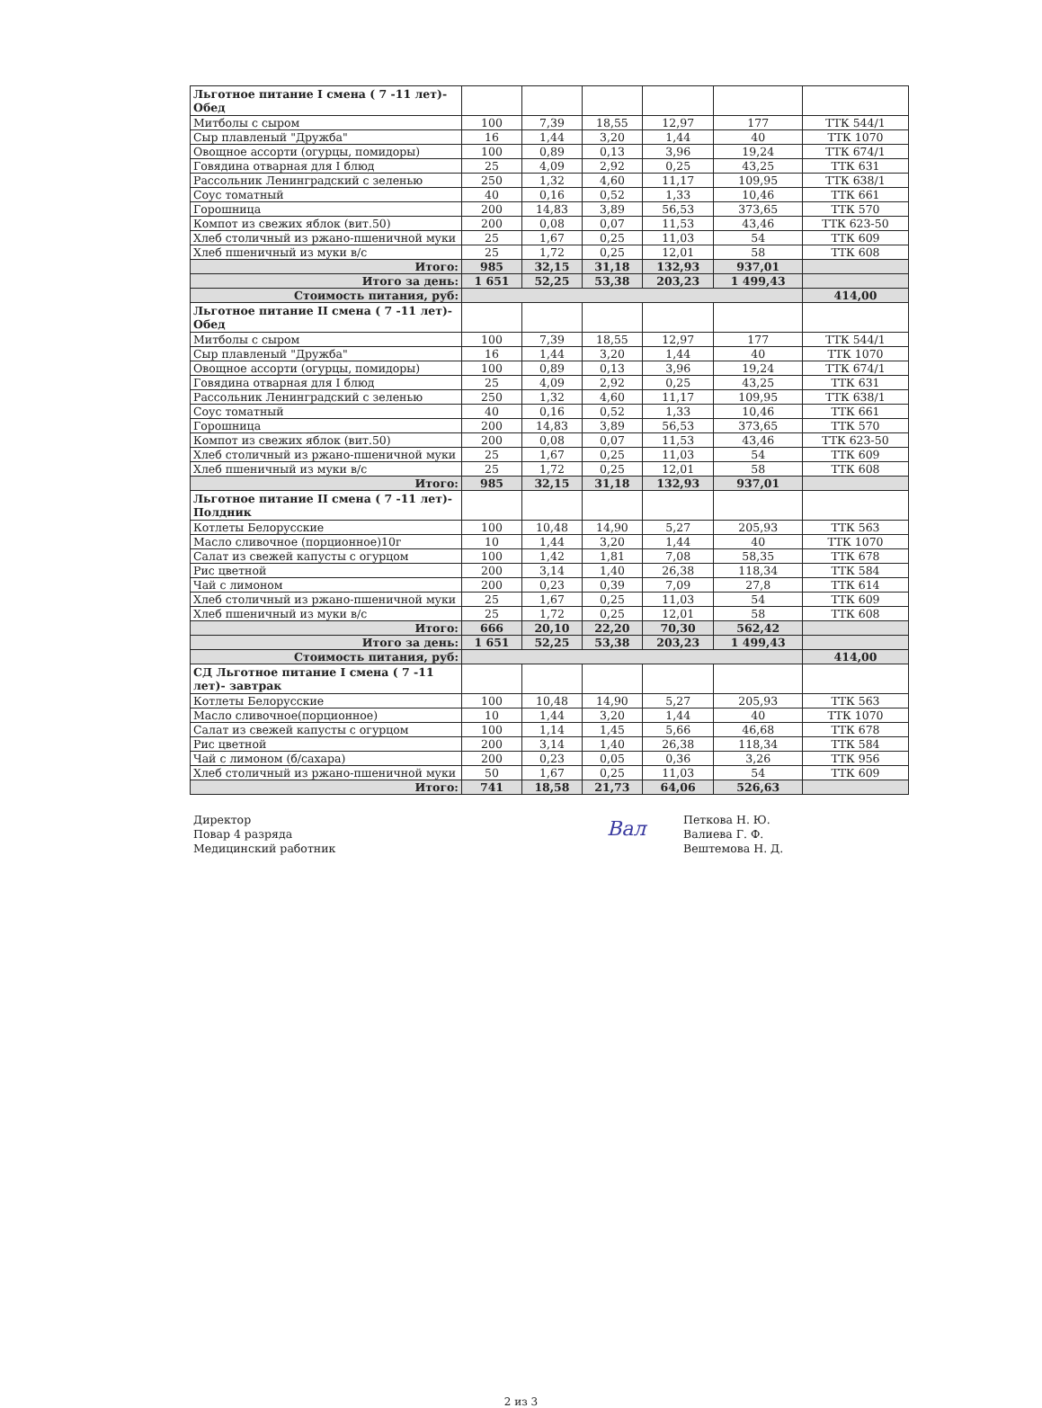| Льготное питание I смена ( 7 -11 лет)- Обед | | | | | | |
| Митболы с сыром | 100 | 7,39 | 18,55 | 12,97 | 177 | ТТК 544/1 |
| Сыр плавленый "Дружба" | 16 | 1,44 | 3,20 | 1,44 | 40 | ТТК 1070 |
| Овощное ассорти (огурцы, помидоры) | 100 | 0,89 | 0,13 | 3,96 | 19,24 | ТТК 674/1 |
| Говядина отварная для I блюд | 25 | 4,09 | 2,92 | 0,25 | 43,25 | ТТК 631 |
| Рассольник Ленинградский с зеленью | 250 | 1,32 | 4,60 | 11,17 | 109,95 | ТТК 638/1 |
| Соус томатный | 40 | 0,16 | 0,52 | 1,33 | 10,46 | ТТК 661 |
| Горошница | 200 | 14,83 | 3,89 | 56,53 | 373,65 | ТТК 570 |
| Компот из свежих яблок (вит.50) | 200 | 0,08 | 0,07 | 11,53 | 43,46 | ТТК 623-50 |
| Хлеб столичный из ржано-пшеничной муки | 25 | 1,67 | 0,25 | 11,03 | 54 | ТТК 609 |
| Хлеб пшеничный из муки в/с | 25 | 1,72 | 0,25 | 12,01 | 58 | ТТК 608 |
| Итого: | 985 | 32,15 | 31,18 | 132,93 | 937,01 | |
| Итого за день: | 1 651 | 52,25 | 53,38 | 203,23 | 1 499,43 | |
| Стоимость питания, руб: | | | | | | 414,00 |
| Льготное питание II смена ( 7 -11 лет)- Обед | | | | | | |
| Митболы с сыром | 100 | 7,39 | 18,55 | 12,97 | 177 | ТТК 544/1 |
| Сыр плавленый "Дружба" | 16 | 1,44 | 3,20 | 1,44 | 40 | ТТК 1070 |
| Овощное ассорти (огурцы, помидоры) | 100 | 0,89 | 0,13 | 3,96 | 19,24 | ТТК 674/1 |
| Говядина отварная для I блюд | 25 | 4,09 | 2,92 | 0,25 | 43,25 | ТТК 631 |
| Рассольник Ленинградский с зеленью | 250 | 1,32 | 4,60 | 11,17 | 109,95 | ТТК 638/1 |
| Соус томатный | 40 | 0,16 | 0,52 | 1,33 | 10,46 | ТТК 661 |
| Горошница | 200 | 14,83 | 3,89 | 56,53 | 373,65 | ТТК 570 |
| Компот из свежих яблок (вит.50) | 200 | 0,08 | 0,07 | 11,53 | 43,46 | ТТК 623-50 |
| Хлеб столичный из ржано-пшеничной муки | 25 | 1,67 | 0,25 | 11,03 | 54 | ТТК 609 |
| Хлеб пшеничный из муки в/с | 25 | 1,72 | 0,25 | 12,01 | 58 | ТТК 608 |
| Итого: | 985 | 32,15 | 31,18 | 132,93 | 937,01 | |
| Льготное питание II смена ( 7 -11 лет)- Полдник | | | | | | |
| Котлеты Белорусские | 100 | 10,48 | 14,90 | 5,27 | 205,93 | ТТК 563 |
| Масло сливочное (порционное)10г | 10 | 1,44 | 3,20 | 1,44 | 40 | ТТК 1070 |
| Салат из свежей капусты с огурцом | 100 | 1,42 | 1,81 | 7,08 | 58,35 | ТТК 678 |
| Рис цветной | 200 | 3,14 | 1,40 | 26,38 | 118,34 | ТТК 584 |
| Чай с лимоном | 200 | 0,23 | 0,39 | 7,09 | 27,8 | ТТК 614 |
| Хлеб столичный из ржано-пшеничной муки | 25 | 1,67 | 0,25 | 11,03 | 54 | ТТК 609 |
| Хлеб пшеничный из муки в/с | 25 | 1,72 | 0,25 | 12,01 | 58 | ТТК 608 |
| Итого: | 666 | 20,10 | 22,20 | 70,30 | 562,42 | |
| Итого за день: | 1 651 | 52,25 | 53,38 | 203,23 | 1 499,43 | |
| Стоимость питания, руб: | | | | | | 414,00 |
| СД Льготное питание I смена ( 7 -11 лет)- завтрак | | | | | | |
| Котлеты Белорусские | 100 | 10,48 | 14,90 | 5,27 | 205,93 | ТТК 563 |
| Масло сливочное(порционное) | 10 | 1,44 | 3,20 | 1,44 | 40 | ТТК 1070 |
| Салат из свежей капусты с огурцом | 100 | 1,14 | 1,45 | 5,66 | 46,68 | ТТК 678 |
| Рис цветной | 200 | 3,14 | 1,40 | 26,38 | 118,34 | ТТК 584 |
| Чай с лимоном (б/сахара) | 200 | 0,23 | 0,05 | 0,36 | 3,26 | ТТК 956 |
| Хлеб столичный из ржано-пшеничной муки | 50 | 1,67 | 0,25 | 11,03 | 54 | ТТК 609 |
| Итого: | 741 | 18,58 | 21,73 | 64,06 | 526,63 | |
Директор
Повар 4 разряда
Медицинский работник
Вал
Петкова Н. Ю.
Валиева Г. Ф.
Вештемова Н. Д.
2 из 3